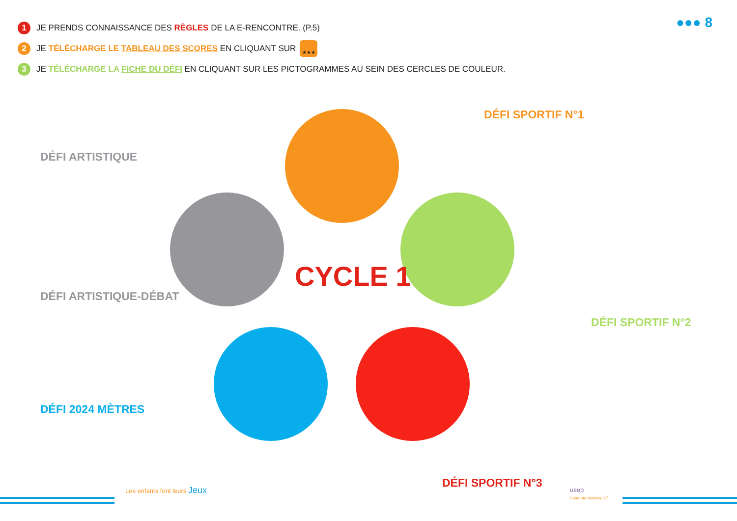1 JE PRENDS CONNAISSANCE DES RÈGLES DE LA E-RENCONTRE. (P.5)
2 JE TÉLÉCHARGE LE TABLEAU DES SCORES EN CLIQUANT SUR ★★★
3 JE TÉLÉCHARGE LA FICHE DU DÉFI EN CLIQUANT SUR LES PICTOGRAMMES AU SEIN DES CERCLES DE COULEUR.
●●● 8
CYCLE 1
DÉFI SPORTIF N°1
DÉFI ARTISTIQUE
DÉFI ARTISTIQUE-DÉBAT
DÉFI SPORTIF N°2
DÉFI 2024 MÈTRES
DÉFI SPORTIF N°3
Les enfants font leurs Jeux
usep
Charente-Maritime 17